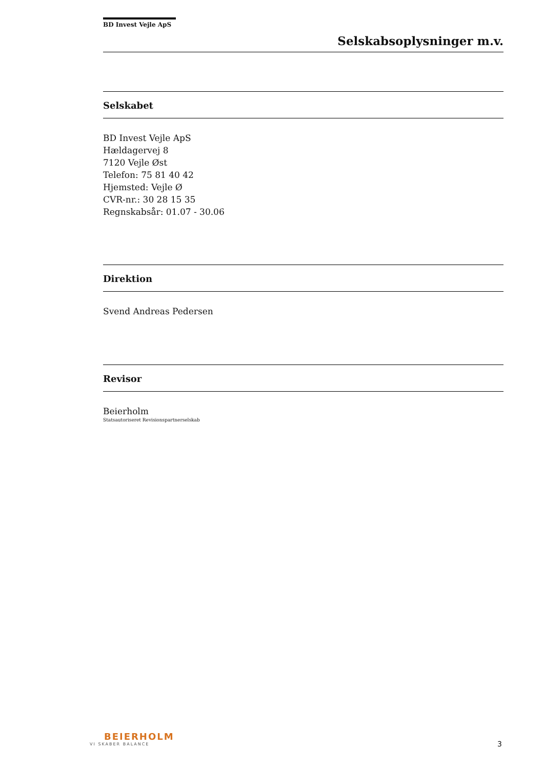BD Invest Vejle ApS
Selskabsoplysninger m.v.
Selskabet
BD Invest Vejle ApS
Hældagervej 8
7120 Vejle Øst
Telefon: 75 81 40 42
Hjemsted: Vejle Ø
CVR-nr.: 30 28 15 35
Regnskabsår: 01.07 - 30.06
Direktion
Svend Andreas Pedersen
Revisor
Beierholm
Statsautoriseret Revisionspartnerselskab
BEIERHOLM
VI SKABER BALANCE
3